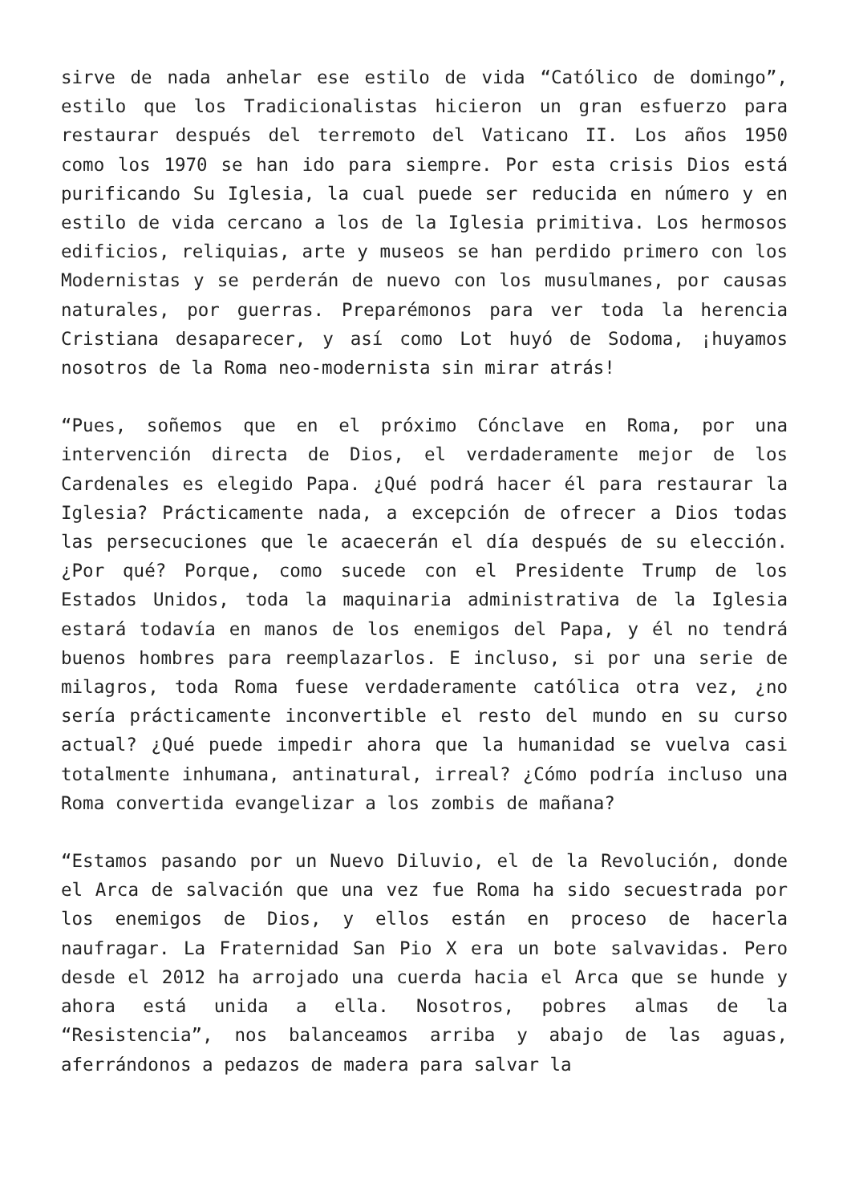sirve de nada anhelar ese estilo de vida “Católico de domingo”, estilo que los Tradicionalistas hicieron un gran esfuerzo para restaurar después del terremoto del Vaticano II. Los años 1950 como los 1970 se han ido para siempre. Por esta crisis Dios está purificando Su Iglesia, la cual puede ser reducida en número y en estilo de vida cercano a los de la Iglesia primitiva. Los hermosos edificios, reliquias, arte y museos se han perdido primero con los Modernistas y se perderán de nuevo con los musulmanes, por causas naturales, por guerras. Preparémonos para ver toda la herencia Cristiana desaparecer, y así como Lot huyó de Sodoma, ¡huyamos nosotros de la Roma neo-modernista sin mirar atrás!
“Pues, soñemos que en el próximo Cónclave en Roma, por una intervención directa de Dios, el verdaderamente mejor de los Cardenales es elegido Papa. ¿Qué podrá hacer él para restaurar la Iglesia? Prácticamente nada, a excepción de ofrecer a Dios todas las persecuciones que le acaecerán el día después de su elección. ¿Por qué? Porque, como sucede con el Presidente Trump de los Estados Unidos, toda la maquinaria administrativa de la Iglesia estará todavía en manos de los enemigos del Papa, y él no tendrá buenos hombres para reemplazarlos. E incluso, si por una serie de milagros, toda Roma fuese verdaderamente católica otra vez, ¿no sería prácticamente inconvertible el resto del mundo en su curso actual? ¿Qué puede impedir ahora que la humanidad se vuelva casi totalmente inhumana, antinatural, irreal? ¿Cómo podría incluso una Roma convertida evangelizar a los zombis de mañana?
“Estamos pasando por un Nuevo Diluvio, el de la Revolución, donde el Arca de salvación que una vez fue Roma ha sido secuestrada por los enemigos de Dios, y ellos están en proceso de hacerla naufragar. La Fraternidad San Pio X era un bote salvavidas. Pero desde el 2012 ha arrojado una cuerda hacia el Arca que se hunde y ahora está unida a ella. Nosotros, pobres almas de la “Resistencia”, nos balanceamos arriba y abajo de las aguas, aferrándonos a pedazos de madera para salvar la